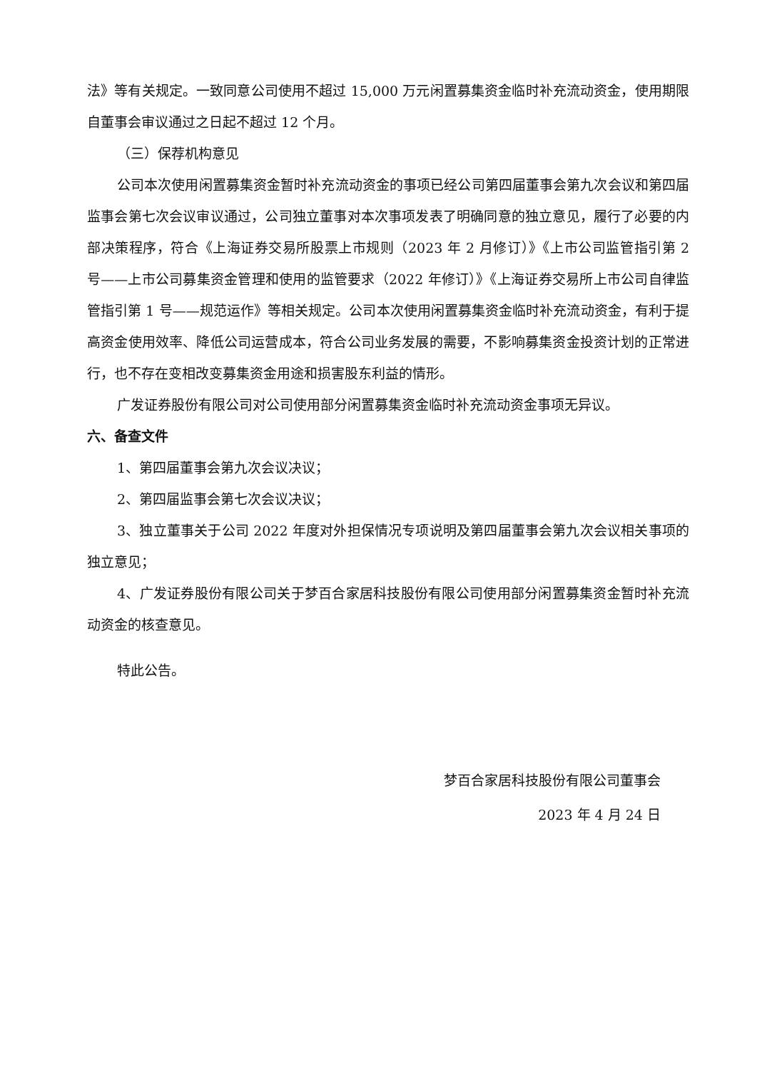法》等有关规定。一致同意公司使用不超过 15,000 万元闲置募集资金临时补充流动资金，使用期限自董事会审议通过之日起不超过 12 个月。
（三）保荐机构意见
公司本次使用闲置募集资金暂时补充流动资金的事项已经公司第四届董事会第九次会议和第四届监事会第七次会议审议通过，公司独立董事对本次事项发表了明确同意的独立意见，履行了必要的内部决策程序，符合《上海证券交易所股票上市规则（2023 年 2 月修订）》《上市公司监管指引第 2 号——上市公司募集资金管理和使用的监管要求（2022 年修订）》《上海证券交易所上市公司自律监管指引第 1 号——规范运作》等相关规定。公司本次使用闲置募集资金临时补充流动资金，有利于提高资金使用效率、降低公司运营成本，符合公司业务发展的需要，不影响募集资金投资计划的正常进行，也不存在变相改变募集资金用途和损害股东利益的情形。
广发证券股份有限公司对公司使用部分闲置募集资金临时补充流动资金事项无异议。
六、备查文件
1、第四届董事会第九次会议决议；
2、第四届监事会第七次会议决议；
3、独立董事关于公司 2022 年度对外担保情况专项说明及第四届董事会第九次会议相关事项的独立意见；
4、广发证券股份有限公司关于梦百合家居科技股份有限公司使用部分闲置募集资金暂时补充流动资金的核查意见。
特此公告。
梦百合家居科技股份有限公司董事会
2023 年 4 月 24 日